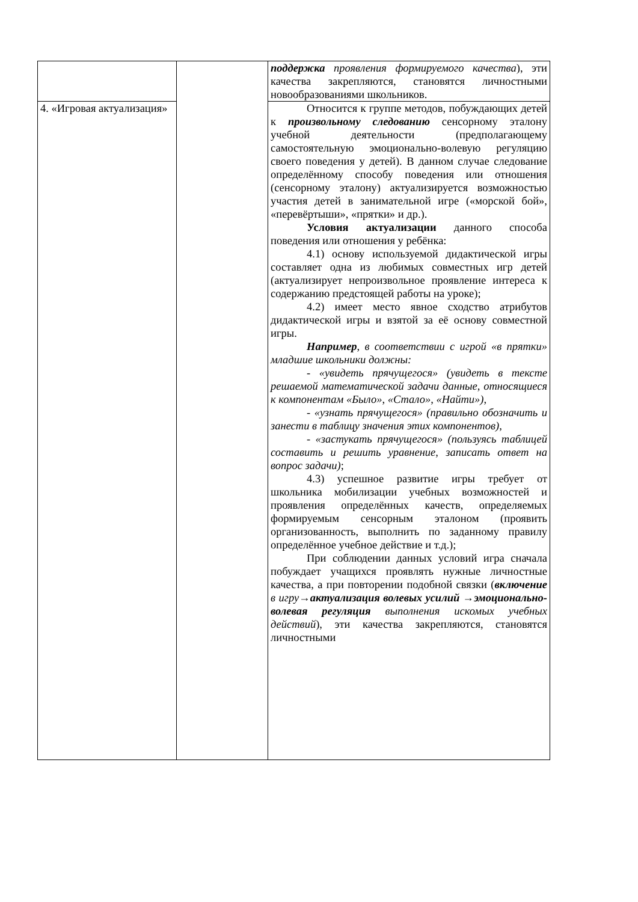| | | поддержка проявления формируемого качества ), эти качества закрепляются, становятся личностными новообразованиями школьников. |
| 4. «Игровая актуализация» | | Относится к группе методов, побуждающих детей к произвольному следованию сенсорному эталону учебной деятельности (предполагающему самостоятельную эмоционально-волевую регуляцию своего поведения у детей). В данном случае следование определённому способу поведения или отношения (сенсорному эталону) актуализируется возможностью участия детей в занимательной игре («морской бой», «перевёртыши», «прятки» и др.). Условия актуализации данного способа поведения или отношения у ребёнка: 4.1) основу используемой дидактической игры составляет одна из любимых совместных игр детей (актуализирует непроизвольное проявление интереса к содержанию предстоящей работы на уроке); 4.2) имеет место явное сходство атрибутов дидактической игры и взятой за её основу совместной игры. Например , в соответствии с игрой «в прятки» младшие школьники должны: - «увидеть прячущегося» (увидеть в тексте решаемой математической задачи данные, относящиеся к компонентам «Было», «Стало», «Найти»), - «узнать прячущегося» (правильно обозначить и занести в таблицу значения этих компонентов), - «застукать прячущегося» (пользуясь таблицей составить и решить уравнение, записать ответ на вопрос задачи) ; 4.3) успешное развитие игры требует от школьника мобилизации учебных возможностей и проявления определённых качеств, определяемых формируемым сенсорным эталоном (проявить организованность, выполнить по заданному правилу определённое учебное действие и т.д.); При соблюдении данных условий игра сначала побуждает учащихся проявлять нужные личностные качества, а при повторении подобной связки ( включение в игру → актуализация волевых усилий → эмоционально-волевая регуляция выполнения искомых учебных действий ), эти качества закрепляются, становятся личностными |